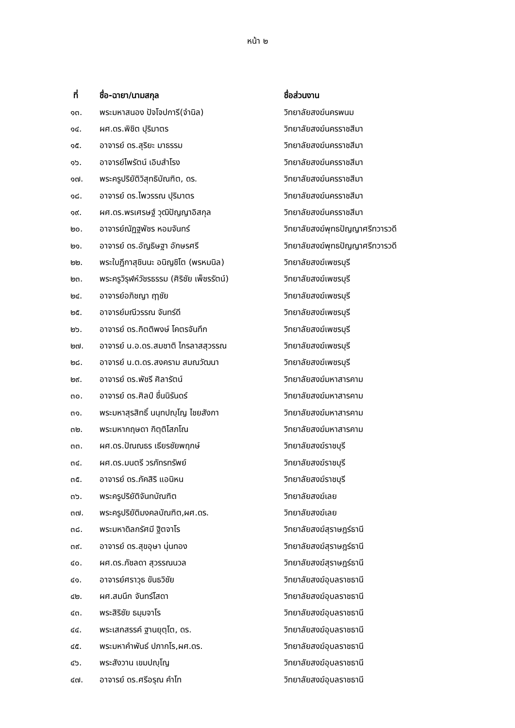หน้า ๒
| ที่ | ชื่อ-ฉายา/นามสกุล | ชื่อส่วนงาน |
| --- | --- | --- |
| ๑๓. | พระมหาสนอง ปัจโจปการี(จำนิล) | วิทยาลัยสงฆ์นครพนม |
| ๑๔. | ผศ.ดร.พิชิต ปุริมาตร | วิทยาลัยสงฆ์นครราชสีมา |
| ๑๕. | อาจารย์ ดร.สุริยะ มาธรรม | วิทยาลัยสงฆ์นครราชสีมา |
| ๑๖. | อาจารย์ไพรัตน์ เอิบสำโรง | วิทยาลัยสงฆ์นครราชสีมา |
| ๑๗. | พระครูปริยัติวิสุทธิบัณฑิต, ดร. | วิทยาลัยสงฆ์นครราชสีมา |
| ๑๘. | อาจารย์ ดร.ไพวรรณ ปุริมาตร | วิทยาลัยสงฆ์นครราชสีมา |
| ๑๙. | ผศ.ดร.พรเศรษฐ์ วุฒิปัญญาอิสกุล | วิทยาลัยสงฆ์นครราชสีมา |
| ๒๐. | อาจารย์ณัฏฐพัชร หอมจันทร์ | วิทยาลัยสงฆ์พุทธปัญญาศรีทวารวดี |
| ๒๑. | อาจารย์ ดร.อัญธิษฐา อักษรศรี | วิทยาลัยสงฆ์พุทธปัญญาศรีทวารวดี |
| ๒๒. | พระใบฎีกาสุชินนะ อนิญชิโต (พรหมนิล) | วิทยาลัยสงฆ์เพชรบุรี |
| ๒๓. | พระครูวิรุฬห์วัชรธรรม (ศิริชัย เพ็ชรรัตน์) | วิทยาลัยสงฆ์เพชรบุรี |
| ๒๔. | อาจารย์อภิชญา ฤๅชัย | วิทยาลัยสงฆ์เพชรบุรี |
| ๒๕. | อาจารย์มณีวรรณ จันทร์ดี | วิทยาลัยสงฆ์เพชรบุรี |
| ๒๖. | อาจารย์ ดร.กิตติพงษ์ โคตรจันทึก | วิทยาลัยสงฆ์เพชรบุรี |
| ๒๗. | อาจารย์ น.อ.ดร.สมชาติ ไกรลาสสุวรรณ | วิทยาลัยสงฆ์เพชรบุรี |
| ๒๘. | อาจารย์ น.ต.ดร.สงคราม สมณวัฒนา | วิทยาลัยสงฆ์เพชรบุรี |
| ๒๙. | อาจารย์ ดร.พัชรี ศิลารัตน์ | วิทยาลัยสงฆ์มหาสารคาม |
| ๓๐. | อาจารย์ ดร.ศิลป์ ชื่นนิรันดร์ | วิทยาลัยสงฆ์มหาสารคาม |
| ๓๑. | พระมหาสุรสิทธิ์ นนฺทปญฺโญ ไชยสังกา | วิทยาลัยสงฆ์มหาสารคาม |
| ๓๒. | พระมหากฤษดา กิตฺติโสภโณ | วิทยาลัยสงฆ์มหาสารคาม |
| ๓๓. | ผศ.ดร.ปัณณธร เธียรชัยพฤกษ์ | วิทยาลัยสงฆ์ราชบุรี |
| ๓๔. | ผศ.ดร.มนตรี วรภัทรทรัพย์ | วิทยาลัยสงฆ์ราชบุรี |
| ๓๕. | อาจารย์ ดร.ภัคสิริ แอนิหน | วิทยาลัยสงฆ์ราชบุรี |
| ๓๖. | พระครูปริยัติจันทบัณฑิต | วิทยาลัยสงฆ์เลย |
| ๓๗. | พระครูปริยัติมงคลบัณฑิต,ผศ.ดร. | วิทยาลัยสงฆ์เลย |
| ๓๘. | พระมหาดิลกรัศมี ฐิตจาโร | วิทยาลัยสงฆ์สุราษฎร์ธานี |
| ๓๙. | อาจารย์ ดร.สุขอุษา นุ่นทอง | วิทยาลัยสงฆ์สุราษฎร์ธานี |
| ๔๐. | ผศ.ดร.ภัชลดา สุวรรณนวล | วิทยาลัยสงฆ์สุราษฎร์ธานี |
| ๔๑. | อาจารย์ศราวุธ ขันธวิชัย | วิทยาลัยสงฆ์อุบลราชธานี |
| ๔๒. | ผศ.สมนึก จันทร์โสดา | วิทยาลัยสงฆ์อุบลราชธานี |
| ๔๓. | พระสิริชัย ธมฺมจาโร | วิทยาลัยสงฆ์อุบลราชธานี |
| ๔๔. | พระเสกสรรค์ ฐานยุตฺโต, ดร. | วิทยาลัยสงฆ์อุบลราชธานี |
| ๔๕. | พระมหาคำพันธ์ ปภากโร,ผศ.ดร. | วิทยาลัยสงฆ์อุบลราชธานี |
| ๔๖. | พระสังวาน เขมปญฺโญ | วิทยาลัยสงฆ์อุบลราชธานี |
| ๔๗. | อาจารย์ ดร.ศรีอรุณ คำโท | วิทยาลัยสงฆ์อุบลราชธานี |